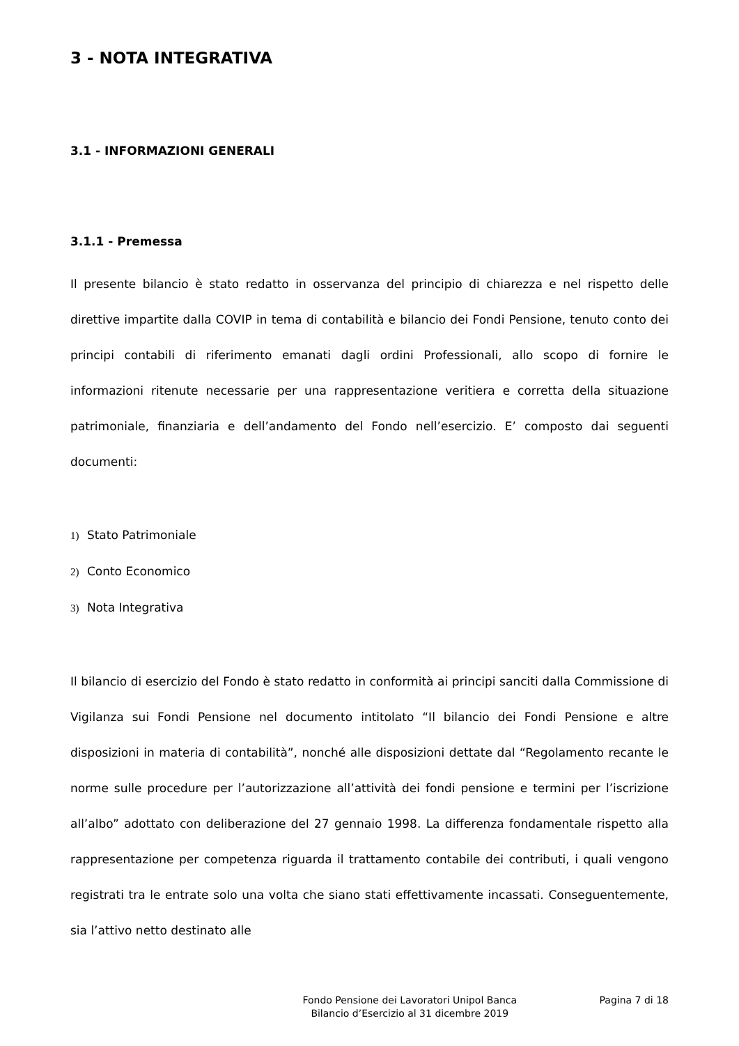3 - NOTA INTEGRATIVA
3.1 - INFORMAZIONI GENERALI
3.1.1 - Premessa
Il presente bilancio è stato redatto in osservanza del principio di chiarezza e nel rispetto delle direttive impartite dalla COVIP in tema di contabilità e bilancio dei Fondi Pensione, tenuto conto dei principi contabili di riferimento emanati dagli ordini Professionali, allo scopo di fornire le informazioni ritenute necessarie per una rappresentazione veritiera e corretta della situazione patrimoniale, finanziaria e dell’andamento del Fondo nell’esercizio. E’ composto dai seguenti documenti:
1) Stato Patrimoniale
2) Conto Economico
3) Nota Integrativa
Il bilancio di esercizio del Fondo è stato redatto in conformità ai principi sanciti dalla Commissione di Vigilanza sui Fondi Pensione nel documento intitolato “Il bilancio dei Fondi Pensione e altre disposizioni in materia di contabilità”, nonché alle disposizioni dettate dal “Regolamento recante le norme sulle procedure per l’autorizzazione all’attività dei fondi pensione e termini per l’iscrizione all’albo” adottato con deliberazione del 27 gennaio 1998. La differenza fondamentale rispetto alla rappresentazione per competenza riguarda il trattamento contabile dei contributi, i quali vengono registrati tra le entrate solo una volta che siano stati effettivamente incassati. Conseguentemente, sia l’attivo netto destinato alle
Fondo Pensione dei Lavoratori Unipol Banca
Bilancio d’Esercizio al 31 dicembre 2019
Pagina 7 di 18